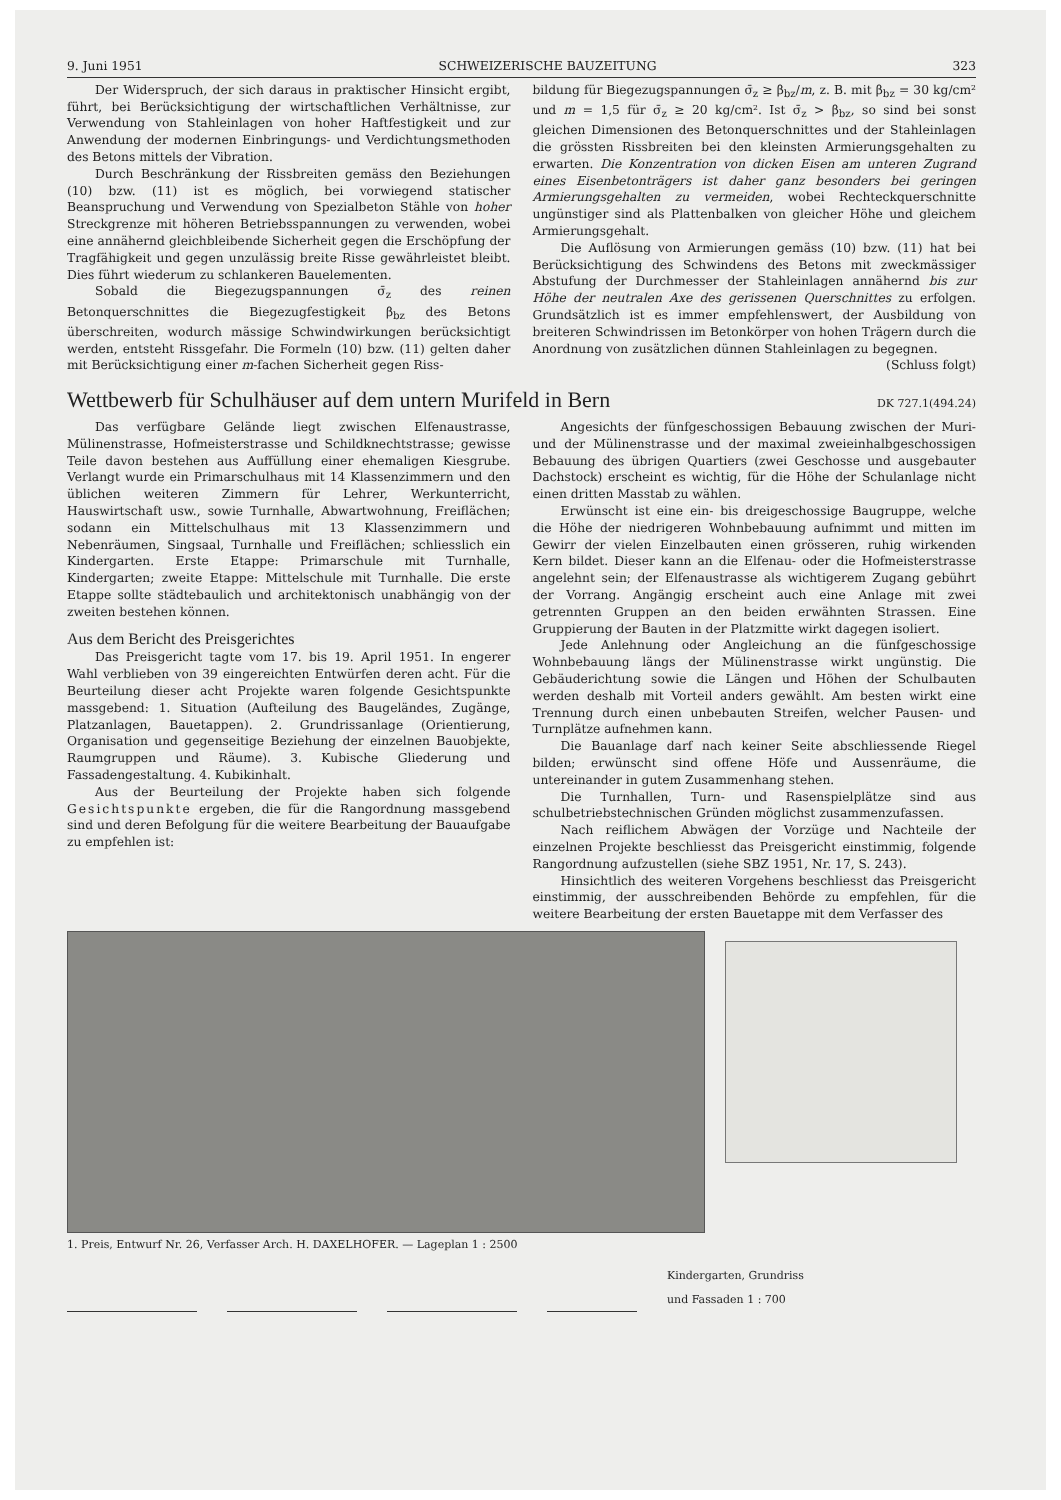9. Juni 1951 SCHWEIZERISCHE BAUZEITUNG 323
Der Widerspruch, der sich daraus in praktischer Hinsicht ergibt, führt, bei Berücksichtigung der wirtschaftlichen Verhältnisse, zur Verwendung von Stahleinlagen von hoher Haftfestigkeit und zur Anwendung der modernen Einbringungs- und Verdichtungsmethoden des Betons mittels der Vibration.
Durch Beschränkung der Rissbreiten gemäss den Beziehungen (10) bzw. (11) ist es möglich, bei vorwiegend statischer Beanspruchung und Verwendung von Spezialbeton Stähle von hoher Streckgrenze mit höheren Betriebsspannungen zu verwenden, wobei eine annähernd gleichbleibende Sicherheit gegen die Erschöpfung der Tragfähigkeit und gegen unzulässig breite Risse gewährleistet bleibt. Dies führt wiederum zu schlankeren Bauelementen.
Sobald die Biegezugspannungen σ̄<sub>z</sub> des reinen Betonquerschnittes die Biegezugfestigkeit β<sub>bz</sub> des Betons überschreiten, wodurch mässige Schwindwirkungen berücksichtigt werden, entsteht Rissgefahr. Die Formeln (10) bzw. (11) gelten daher mit Berücksichtigung einer m-fachen Sicherheit gegen Riss-
bildung für Biegezugspannungen σ̄<sub>z</sub> ≥ β<sub>bz</sub>/m, z. B. mit β<sub>bz</sub> = 30 kg/cm² und m = 1,5 für σ̄<sub>z</sub> ≥ 20 kg/cm². Ist σ̄<sub>z</sub> > β<sub>bz</sub>, so sind bei sonst gleichen Dimensionen des Betonquerschnittes und der Stahleinlagen die grössten Rissbreiten bei den kleinsten Armierungsgehalten zu erwarten. Die Konzentration von dicken Eisen am unteren Zugrand eines Eisenbetonträgers ist daher ganz besonders bei geringen Armierungsgehalten zu vermeiden, wobei Rechteckquerschnitte ungünstiger sind als Plattenbalken von gleicher Höhe und gleichem Armierungsgehalt.
Die Auflösung von Armierungen gemäss (10) bzw. (11) hat bei Berücksichtigung des Schwindens des Betons mit zweckmässiger Abstufung der Durchmesser der Stahleinlagen annähernd bis zur Höhe der neutralen Axe des gerissenen Querschnittes zu erfolgen. Grundsätzlich ist es immer empfehlenswert, der Ausbildung von breiteren Schwindrissen im Betonkörper von hohen Trägern durch die Anordnung von zusätzlichen dünnen Stahleinlagen zu begegnen.
(Schluss folgt)
Wettbewerb für Schulhäuser auf dem untern Murifeld in Bern DK 727.1(494.24)
Das verfügbare Gelände liegt zwischen Elfenaustrasse, Mülinenstrasse, Hofmeisterstrasse und Schildknechtstrasse; gewisse Teile davon bestehen aus Auffüllung einer ehemaligen Kiesgrube. Verlangt wurde ein Primarschulhaus mit 14 Klassenzimmern und den üblichen weiteren Zimmern für Lehrer, Werkunterricht, Hauswirtschaft usw., sowie Turnhalle, Abwartwohnung, Freiflächen; sodann ein Mittelschulhaus mit 13 Klassenzimmern und Nebenräumen, Singsaal, Turnhalle und Freiflächen; schliesslich ein Kindergarten. Erste Etappe: Primarschule mit Turnhalle, Kindergarten; zweite Etappe: Mittelschule mit Turnhalle. Die erste Etappe sollte städtebaulich und architektonisch unabhängig von der zweiten bestehen können.
Aus dem Bericht des Preisgerichtes
Das Preisgericht tagte vom 17. bis 19. April 1951. In engerer Wahl verblieben von 39 eingereichten Entwürfen deren acht. Für die Beurteilung dieser acht Projekte waren folgende Gesichtspunkte massgebend: 1. Situation (Aufteilung des Baugeländes, Zugänge, Platzanlagen, Bauetappen). 2. Grundrissanlage (Orientierung, Organisation und gegenseitige Beziehung der einzelnen Bauobjekte, Raumgruppen und Räume). 3. Kubische Gliederung und Fassadengestaltung. 4. Kubikinhalt.
Aus der Beurteilung der Projekte haben sich folgende Gesichtspunkte ergeben, die für die Rangordnung massgebend sind und deren Befolgung für die weitere Bearbeitung der Bauaufgabe zu empfehlen ist:
Angesichts der fünfgeschossigen Bebauung zwischen der Muri- und der Mülinenstrasse und der maximal zweieinhalbgeschossigen Bebauung des übrigen Quartiers (zwei Geschosse und ausgebauter Dachstock) erscheint es wichtig, für die Höhe der Schulanlage nicht einen dritten Masstab zu wählen.
Erwünscht ist eine ein- bis dreigeschossige Baugruppe, welche die Höhe der niedrigeren Wohnbebauung aufnimmt und mitten im Gewirr der vielen Einzelbauten einen grösseren, ruhig wirkenden Kern bildet. Dieser kann an die Elfenau- oder die Hofmeisterstrasse angelehnt sein; der Elfenaustrasse als wichtigerem Zugang gebührt der Vorrang. Angängig erscheint auch eine Anlage mit zwei getrennten Gruppen an den beiden erwähnten Strassen. Eine Gruppierung der Bauten in der Platzmitte wirkt dagegen isoliert.
Jede Anlehnung oder Angleichung an die fünfgeschossige Wohnbebauung längs der Mülinenstrasse wirkt ungünstig. Die Gebäuderichtung sowie die Längen und Höhen der Schulbauten werden deshalb mit Vorteil anders gewählt. Am besten wirkt eine Trennung durch einen unbebauten Streifen, welcher Pausen- und Turnplätze aufnehmen kann.
Die Bauanlage darf nach keiner Seite abschliessende Riegel bilden; erwünscht sind offene Höfe und Aussenräume, die untereinander in gutem Zusammenhang stehen.
Die Turnhallen, Turn- und Rasenspielplätze sind aus schulbetriebstechnischen Gründen möglichst zusammenzufassen.
Nach reiflichem Abwägen der Vorzüge und Nachteile der einzelnen Projekte beschliesst das Preisgericht einstimmig, folgende Rangordnung aufzustellen (siehe SBZ 1951, Nr. 17, S. 243).
Hinsichtlich des weiteren Vorgehens beschliesst das Preisgericht einstimmig, der ausschreibenden Behörde zu empfehlen, für die weitere Bearbeitung der ersten Bauetappe mit dem Verfasser des
1. Preis, Entwurf Nr. 26, Verfasser Arch. H. DAXELHOFER. — Lageplan 1 : 2500
Kindergarten, Grundriss
und Fassaden 1 : 700